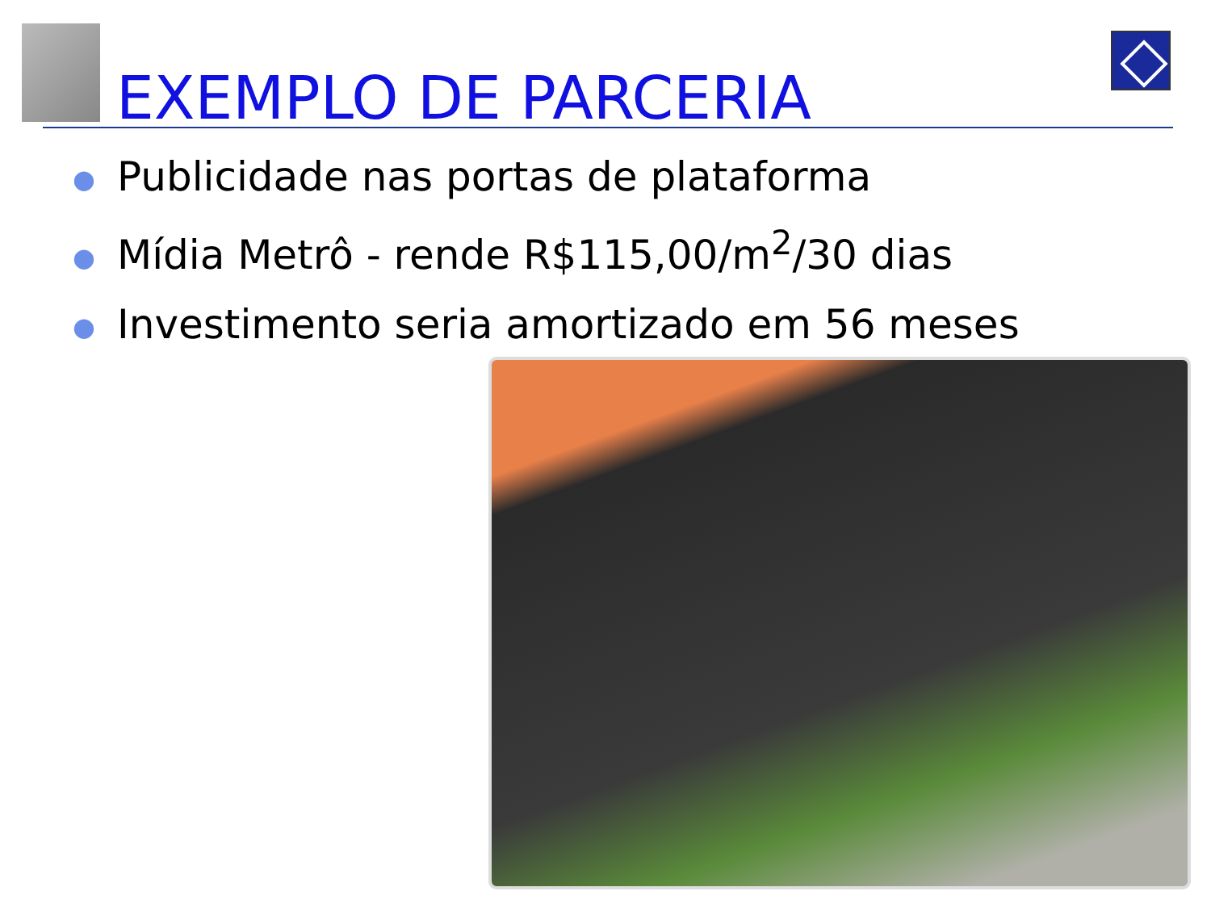EXEMPLO DE PARCERIA
● Publicidade nas portas de plataforma
● Mídia Metrô - rende R$115,00/m<sup>2</sup>/30 dias
● Investimento seria amortizado em 56 meses